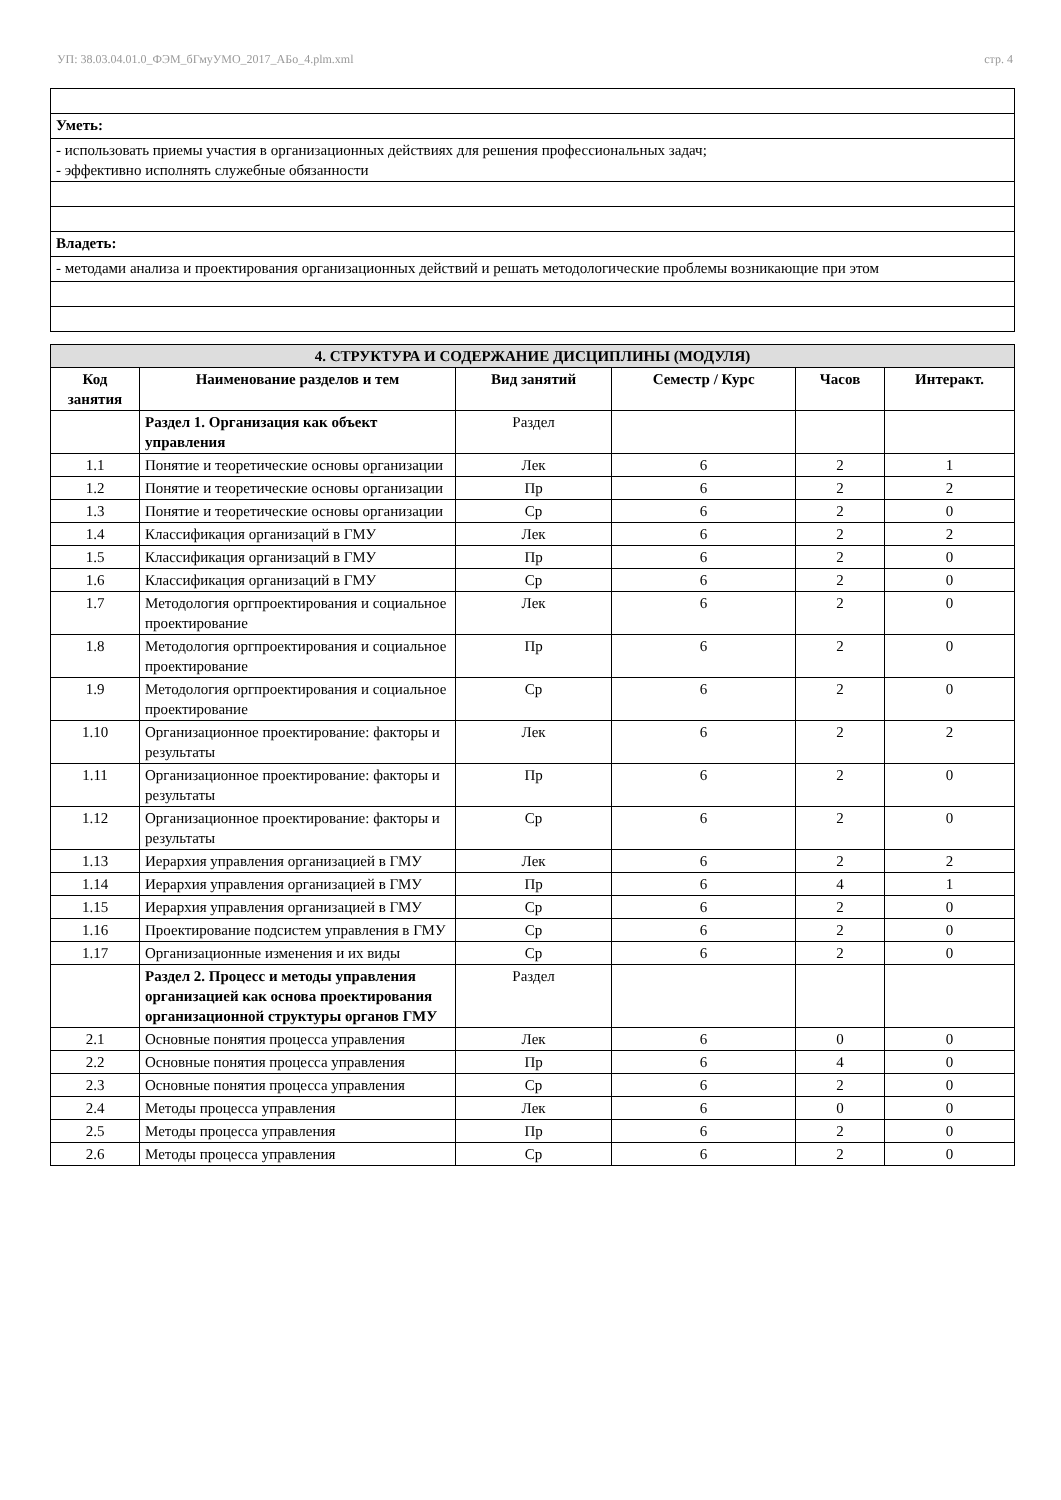УП: 38.03.04.01.0_ФЭМ_бГмуУМО_2017_АБо_4.plm.xml стр. 4
| Уметь: |
| - использовать приемы участия в организационных действиях для решения профессиональных задач; - эффективно исполнять служебные обязанности |
| Владеть: |
| - методами анализа и проектирования организационных действий и решать методологические проблемы возникающие при этом |
| 4. СТРУКТУРА И СОДЕРЖАНИЕ ДИСЦИПЛИНЫ (МОДУЛЯ) | | | | | |
| --- | --- | --- | --- | --- | --- |
| Код занятия | Наименование разделов и тем | Вид занятий | Семестр / Курс | Часов | Интеракт. |
| | Раздел 1. Организация как объект управления | Раздел | | | |
| 1.1 | Понятие и теоретические основы организации | Лек | 6 | 2 | 1 |
| 1.2 | Понятие и теоретические основы организации | Пр | 6 | 2 | 2 |
| 1.3 | Понятие и теоретические основы организации | Ср | 6 | 2 | 0 |
| 1.4 | Классификация организаций в ГМУ | Лек | 6 | 2 | 2 |
| 1.5 | Классификация организаций в ГМУ | Пр | 6 | 2 | 0 |
| 1.6 | Классификация организаций в ГМУ | Ср | 6 | 2 | 0 |
| 1.7 | Методология оргпроектирования и социальное проектирование | Лек | 6 | 2 | 0 |
| 1.8 | Методология оргпроектирования и социальное проектирование | Пр | 6 | 2 | 0 |
| 1.9 | Методология оргпроектирования и социальное проектирование | Ср | 6 | 2 | 0 |
| 1.10 | Организационное проектирование: факторы и результаты | Лек | 6 | 2 | 2 |
| 1.11 | Организационное проектирование: факторы и результаты | Пр | 6 | 2 | 0 |
| 1.12 | Организационное проектирование: факторы и результаты | Ср | 6 | 2 | 0 |
| 1.13 | Иерархия управления организацией в ГМУ | Лек | 6 | 2 | 2 |
| 1.14 | Иерархия управления организацией в ГМУ | Пр | 6 | 4 | 1 |
| 1.15 | Иерархия управления организацией в ГМУ | Ср | 6 | 2 | 0 |
| 1.16 | Проектирование подсистем управления в ГМУ | Ср | 6 | 2 | 0 |
| 1.17 | Организационные изменения и их виды | Ср | 6 | 2 | 0 |
| | Раздел 2. Процесс и методы управления организацией как основа проектирования организационной структуры органов ГМУ | Раздел | | | |
| 2.1 | Основные понятия процесса управления | Лек | 6 | 0 | 0 |
| 2.2 | Основные понятия процесса управления | Пр | 6 | 4 | 0 |
| 2.3 | Основные понятия процесса управления | Ср | 6 | 2 | 0 |
| 2.4 | Методы процесса управления | Лек | 6 | 0 | 0 |
| 2.5 | Методы процесса управления | Пр | 6 | 2 | 0 |
| 2.6 | Методы процесса управления | Ср | 6 | 2 | 0 |